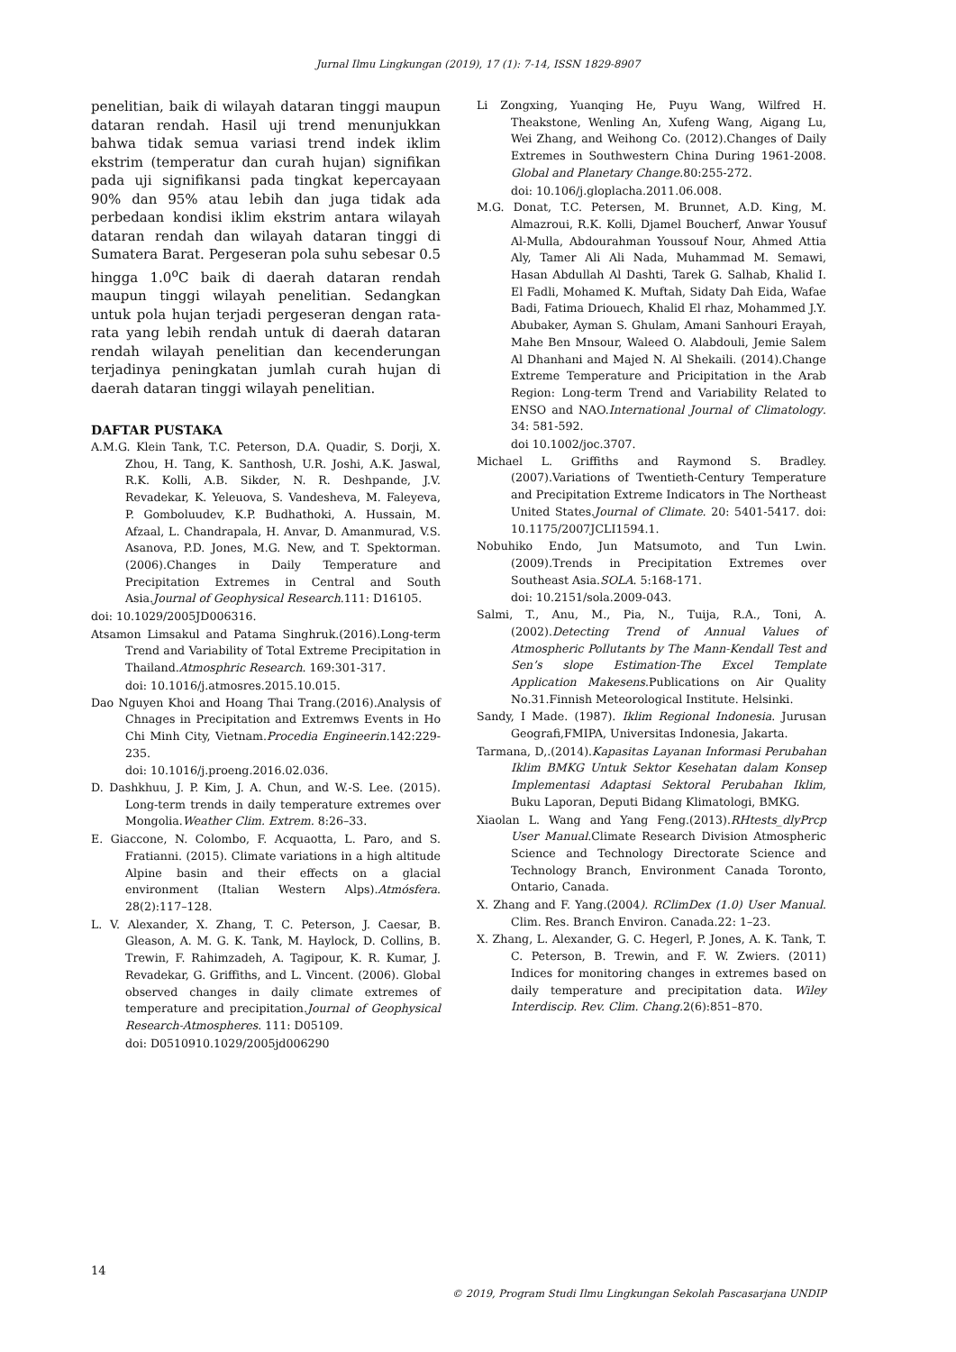Jurnal Ilmu Lingkungan (2019), 17 (1): 7-14, ISSN 1829-8907
penelitian, baik di wilayah dataran tinggi maupun dataran rendah. Hasil uji trend menunjukkan bahwa tidak semua variasi trend indek iklim ekstrim (temperatur dan curah hujan) signifikan pada uji signifikansi pada tingkat kepercayaan 90% dan 95% atau lebih dan juga tidak ada perbedaan kondisi iklim ekstrim antara wilayah dataran rendah dan wilayah dataran tinggi di Sumatera Barat. Pergeseran pola suhu sebesar 0.5 hingga 1.0<sup>o</sup>C baik di daerah dataran rendah maupun tinggi wilayah penelitian. Sedangkan untuk pola hujan terjadi pergeseran dengan rata-rata yang lebih rendah untuk di daerah dataran rendah wilayah penelitian dan kecenderungan terjadinya peningkatan jumlah curah hujan di daerah dataran tinggi wilayah penelitian.
DAFTAR PUSTAKA
A.M.G. Klein Tank, T.C. Peterson, D.A. Quadir, S. Dorji, X. Zhou, H. Tang, K. Santhosh, U.R. Joshi, A.K. Jaswal, R.K. Kolli, A.B. Sikder, N. R. Deshpande, J.V. Revadekar, K. Yeleuova, S. Vandesheva, M. Faleyeva, P. Gomboluudev, K.P. Budhathoki, A. Hussain, M. Afzaal, L. Chandrapala, H. Anvar, D. Amanmurad, V.S. Asanova, P.D. Jones, M.G. New, and T. Spektorman. (2006).Changes in Daily Temperature and Precipitation Extremes in Central and South Asia.Journal of Geophysical Research.111: D16105.
doi: 10.1029/2005JD006316.
Atsamon Limsakul and Patama Singhruk.(2016).Long-term Trend and Variability of Total Extreme Precipitation in Thailand.Atmosphric Research. 169:301-317.
doi: 10.1016/j.atmosres.2015.10.015.
Dao Nguyen Khoi and Hoang Thai Trang.(2016).Analysis of Chnages in Precipitation and Extremws Events in Ho Chi Minh City, Vietnam.Procedia Engineerin. 142:229-235.
doi: 10.1016/j.proeng.2016.02.036.
D. Dashkhuu, J. P. Kim, J. A. Chun, and W.-S. Lee. (2015). Long-term trends in daily temperature extremes over Mongolia.Weather Clim. Extrem. 8:26–33.
E. Giaccone, N. Colombo, F. Acquaotta, L. Paro, and S. Fratianni. (2015). Climate variations in a high altitude Alpine basin and their effects on a glacial environment (Italian Western Alps).Atmósfera. 28(2):117–128.
L. V. Alexander, X. Zhang, T. C. Peterson, J. Caesar, B. Gleason, A. M. G. K. Tank, M. Haylock, D. Collins, B. Trewin, F. Rahimzadeh, A. Tagipour, K. R. Kumar, J. Revadekar, G. Griffiths, and L. Vincent. (2006). Global observed changes in daily climate extremes of temperature and precipitation.Journal of Geophysical Research-Atmospheres. 111: D05109.
doi: D0510910.1029/2005jd006290
Li Zongxing, Yuanqing He, Puyu Wang, Wilfred H. Theakstone, Wenling An, Xufeng Wang, Aigang Lu, Wei Zhang, and Weihong Co. (2012).Changes of Daily Extremes in Southwestern China During 1961-2008. Global and Planetary Change.80:255-272.
doi: 10.106/j.gloplacha.2011.06.008.
M.G. Donat, T.C. Petersen, M. Brunnet, A.D. King, M. Almazroui, R.K. Kolli, Djamel Boucherf, Anwar Yousuf Al-Mulla, Abdourahman Youssouf Nour, Ahmed Attia Aly, Tamer Ali Ali Nada, Muhammad M. Semawi, Hasan Abdullah Al Dashti, Tarek G. Salhab, Khalid I. El Fadli, Mohamed K. Muftah, Sidaty Dah Eida, Wafae Badi, Fatima Driouech, Khalid El rhaz, Mohammed J.Y. Abubaker, Ayman S. Ghulam, Amani Sanhouri Erayah, Mahe Ben Mnsour, Waleed O. Alabdouli, Jemie Salem Al Dhanhani and Majed N. Al Shekaili. (2014).Change Extreme Temperature and Pricipitation in the Arab Region: Long-term Trend and Variability Related to ENSO and NAO.International Journal of Climatology. 34: 581-592.
doi 10.1002/joc.3707.
Michael L. Griffiths and Raymond S. Bradley.(2007).Variations of Twentieth-Century Temperature and Precipitation Extreme Indicators in The Northeast United States.Journal of Climate. 20: 5401-5417. doi: 10.1175/2007JCLI1594.1.
Nobuhiko Endo, Jun Matsumoto, and Tun Lwin.(2009).Trends in Precipitation Extremes over Southeast Asia.SOLA. 5:168-171.
doi: 10.2151/sola.2009-043.
Salmi, T., Anu, M., Pia, N., Tuija, R.A., Toni, A. (2002).Detecting Trend of Annual Values of Atmospheric Pollutants by The Mann-Kendall Test and Sen’s slope Estimation-The Excel Template Application Makesens.Publications on Air Quality No.31.Finnish Meteorological Institute. Helsinki.
Sandy, I Made. (1987). Iklim Regional Indonesia. Jurusan Geografi,FMIPA, Universitas Indonesia, Jakarta.
Tarmana, D,.(2014).Kapasitas Layanan Informasi Perubahan Iklim BMKG Untuk Sektor Kesehatan dalam Konsep Implementasi Adaptasi Sektoral Perubahan Iklim, Buku Laporan, Deputi Bidang Klimatologi, BMKG.
Xiaolan L. Wang and Yang Feng.(2013).RHtests_dlyPrcp User Manual.Climate Research Division Atmospheric Science and Technology Directorate Science and Technology Branch, Environment Canada Toronto, Ontario, Canada.
X. Zhang and F. Yang.(2004). RClimDex (1.0) User Manual. Clim. Res. Branch Environ. Canada.22: 1–23.
X. Zhang, L. Alexander, G. C. Hegerl, P. Jones, A. K. Tank, T. C. Peterson, B. Trewin, and F. W. Zwiers. (2011) Indices for monitoring changes in extremes based on daily temperature and precipitation data. Wiley Interdiscip. Rev. Clim. Chang. 2(6):851–870.
14
© 2019, Program Studi Ilmu Lingkungan Sekolah Pascasarjana UNDIP